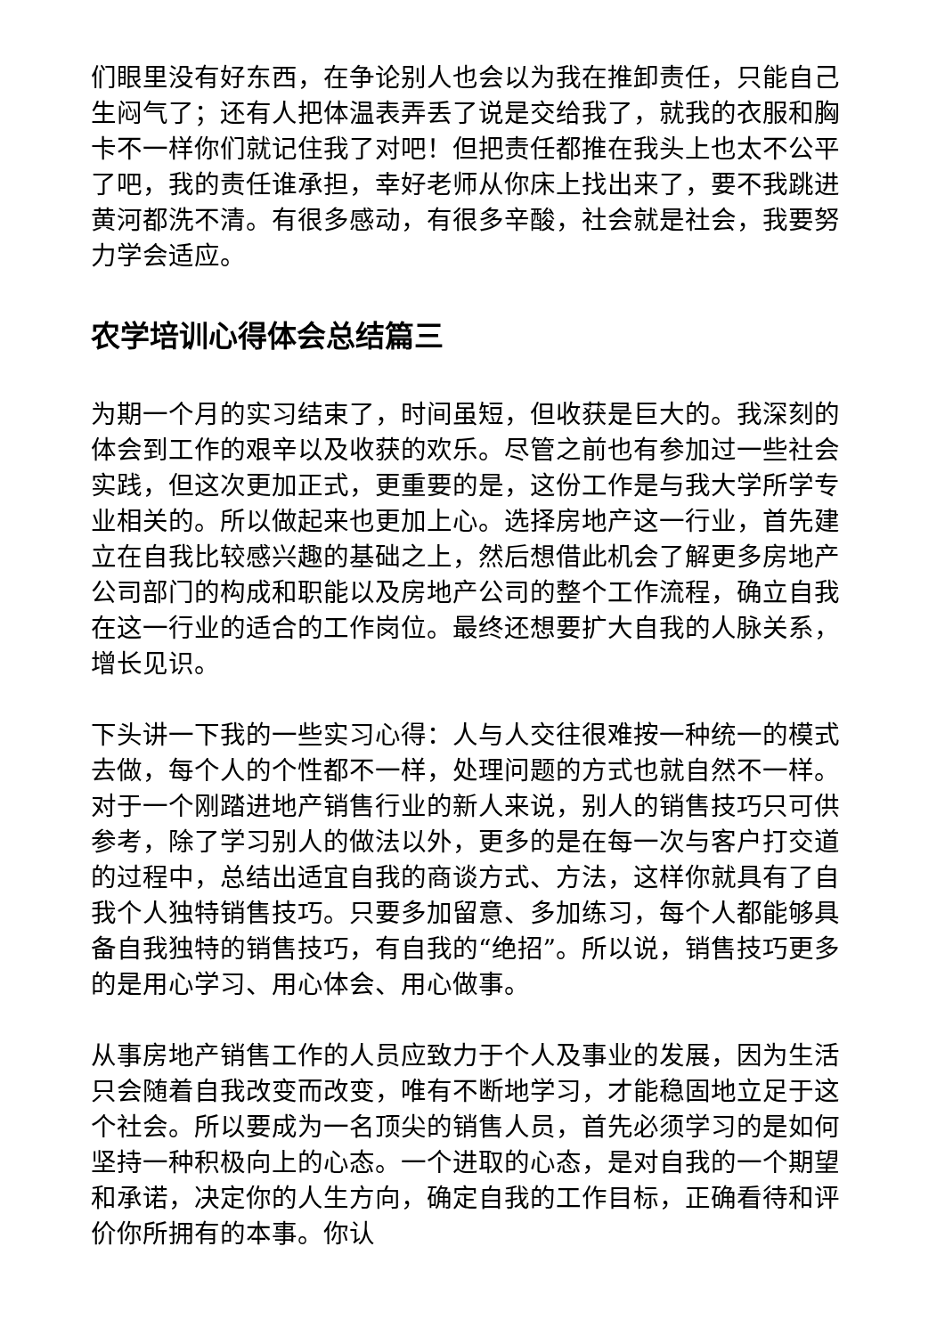们眼里没有好东西，在争论别人也会以为我在推卸责任，只能自己生闷气了；还有人把体温表弄丢了说是交给我了，就我的衣服和胸卡不一样你们就记住我了对吧！但把责任都推在我头上也太不公平了吧，我的责任谁承担，幸好老师从你床上找出来了，要不我跳进黄河都洗不清。有很多感动，有很多辛酸，社会就是社会，我要努力学会适应。
农学培训心得体会总结篇三
为期一个月的实习结束了，时间虽短，但收获是巨大的。我深刻的体会到工作的艰辛以及收获的欢乐。尽管之前也有参加过一些社会实践，但这次更加正式，更重要的是，这份工作是与我大学所学专业相关的。所以做起来也更加上心。选择房地产这一行业，首先建立在自我比较感兴趣的基础之上，然后想借此机会了解更多房地产公司部门的构成和职能以及房地产公司的整个工作流程，确立自我在这一行业的适合的工作岗位。最终还想要扩大自我的人脉关系，增长见识。
下头讲一下我的一些实习心得：人与人交往很难按一种统一的模式去做，每个人的个性都不一样，处理问题的方式也就自然不一样。对于一个刚踏进地产销售行业的新人来说，别人的销售技巧只可供参考，除了学习别人的做法以外，更多的是在每一次与客户打交道的过程中，总结出适宜自我的商谈方式、方法，这样你就具有了自我个人独特销售技巧。只要多加留意、多加练习，每个人都能够具备自我独特的销售技巧，有自我的“绝招”。所以说，销售技巧更多的是用心学习、用心体会、用心做事。
从事房地产销售工作的人员应致力于个人及事业的发展，因为生活只会随着自我改变而改变，唯有不断地学习，才能稳固地立足于这个社会。所以要成为一名顶尖的销售人员，首先必须学习的是如何坚持一种积极向上的心态。一个进取的心态，是对自我的一个期望和承诺，决定你的人生方向，确定自我的工作目标，正确看待和评价你所拥有的本事。你认